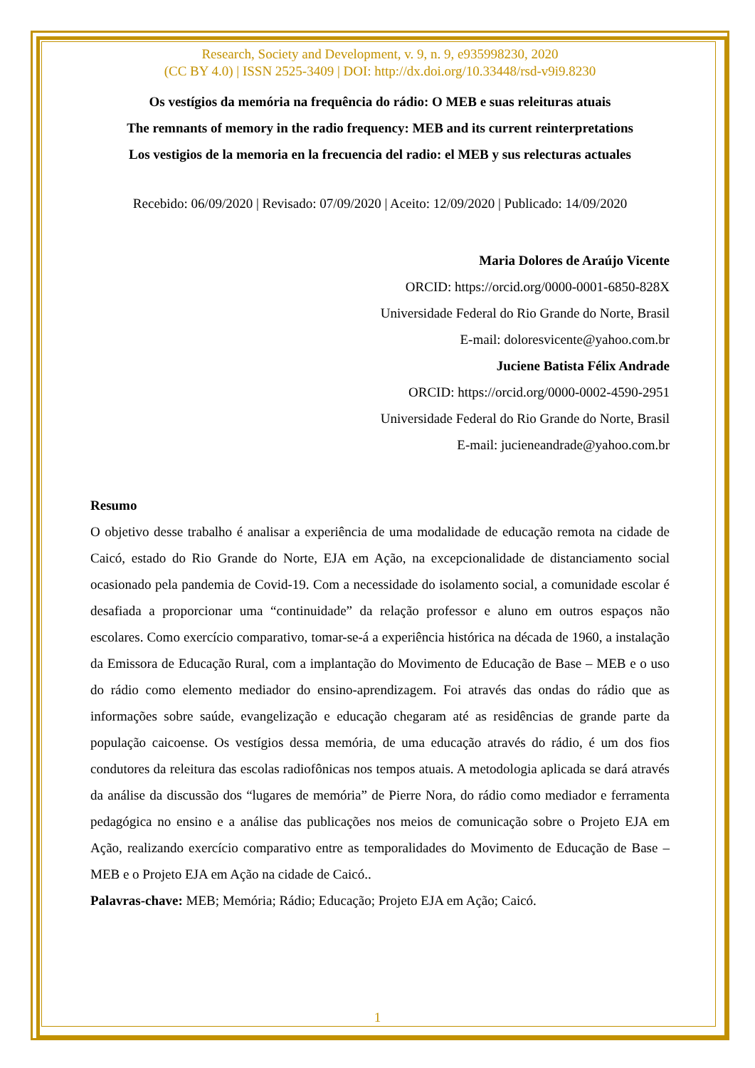Research, Society and Development, v. 9, n. 9, e935998230, 2020
(CC BY 4.0) | ISSN 2525-3409 | DOI: http://dx.doi.org/10.33448/rsd-v9i9.8230
Os vestígios da memória na frequência do rádio: O MEB e suas releituras atuais
The remnants of memory in the radio frequency: MEB and its current reinterpretations
Los vestigios de la memoria en la frecuencia del radio: el MEB y sus relecturas actuales
Recebido: 06/09/2020 | Revisado: 07/09/2020 | Aceito: 12/09/2020 | Publicado: 14/09/2020
Maria Dolores de Araújo Vicente
ORCID: https://orcid.org/0000-0001-6850-828X
Universidade Federal do Rio Grande do Norte, Brasil
E-mail: doloresvicente@yahoo.com.br
Juciene Batista Félix Andrade
ORCID: https://orcid.org/0000-0002-4590-2951
Universidade Federal do Rio Grande do Norte, Brasil
E-mail: jucieneandrade@yahoo.com.br
Resumo
O objetivo desse trabalho é analisar a experiência de uma modalidade de educação remota na cidade de Caicó, estado do Rio Grande do Norte, EJA em Ação, na excepcionalidade de distanciamento social ocasionado pela pandemia de Covid-19. Com a necessidade do isolamento social, a comunidade escolar é desafiada a proporcionar uma “continuidade” da relação professor e aluno em outros espaços não escolares. Como exercício comparativo, tomar-se-á a experiência histórica na década de 1960, a instalação da Emissora de Educação Rural, com a implantação do Movimento de Educação de Base – MEB e o uso do rádio como elemento mediador do ensino-aprendizagem. Foi através das ondas do rádio que as informações sobre saúde, evangelização e educação chegaram até as residências de grande parte da população caicoense. Os vestígios dessa memória, de uma educação através do rádio, é um dos fios condutores da releitura das escolas radiofônicas nos tempos atuais. A metodologia aplicada se dará através da análise da discussão dos “lugares de memória” de Pierre Nora, do rádio como mediador e ferramenta pedagógica no ensino e a análise das publicações nos meios de comunicação sobre o Projeto EJA em Ação, realizando exercício comparativo entre as temporalidades do Movimento de Educação de Base – MEB e o Projeto EJA em Ação na cidade de Caicó..
Palavras-chave: MEB; Memória; Rádio; Educação; Projeto EJA em Ação; Caicó.
1